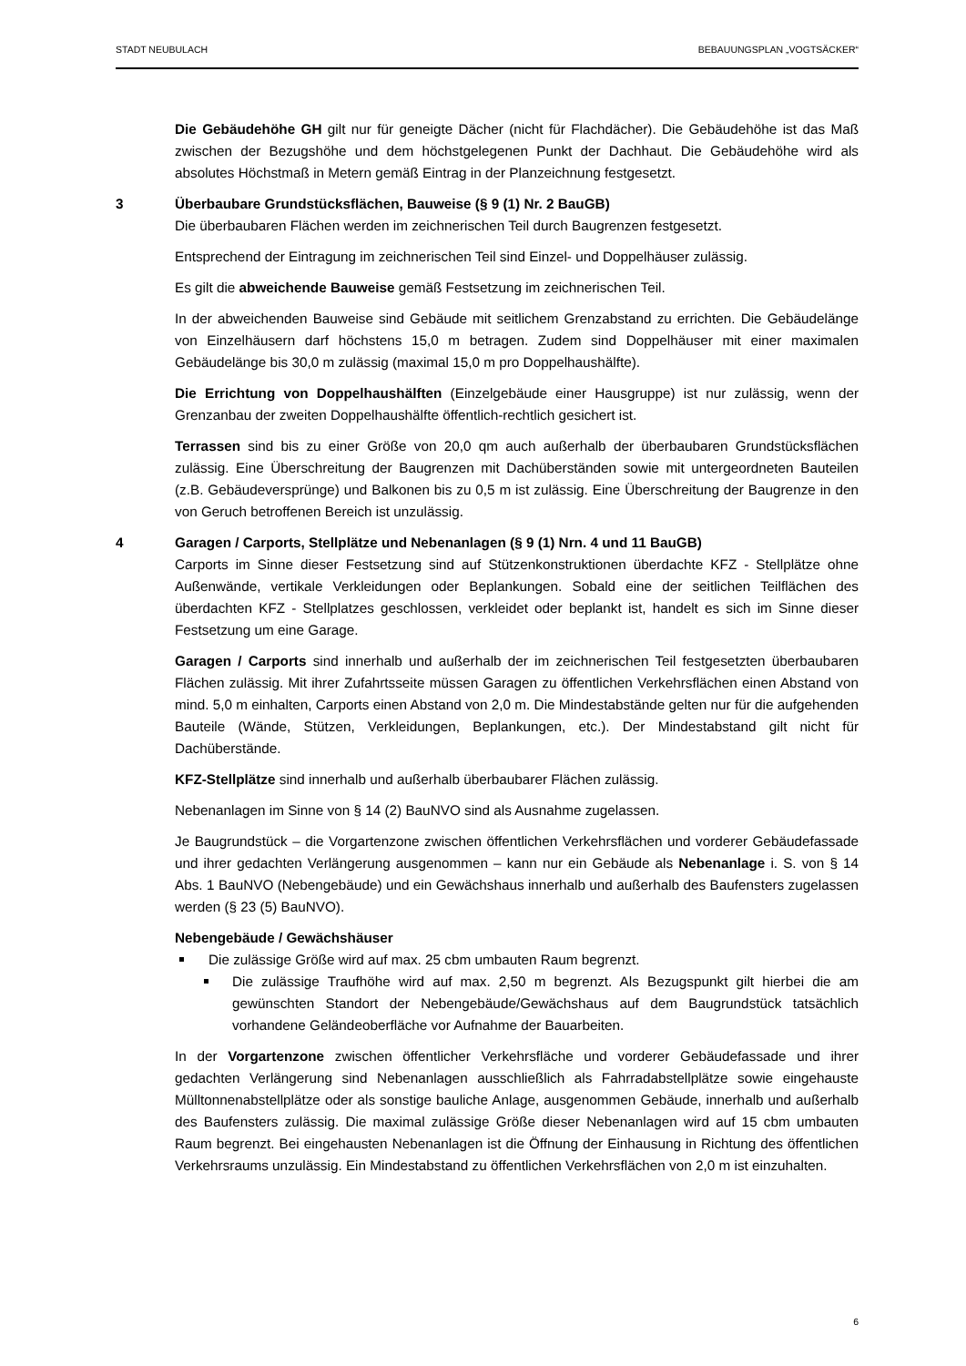STADT NEUBULACH BEBAUUNGSPLAN „VOGTSÄCKER“
Die Gebäudehöhe GH gilt nur für geneigte Dächer (nicht für Flachdächer). Die Gebäudehöhe ist das Maß zwischen der Bezugshöhe und dem höchstgelegenen Punkt der Dachhaut. Die Gebäudehöhe wird als absolutes Höchstmaß in Metern gemäß Eintrag in der Planzeichnung festgesetzt.
3 Überbaubare Grundstücksflächen, Bauweise (§ 9 (1) Nr. 2 BauGB)
Die überbaubaren Flächen werden im zeichnerischen Teil durch Baugrenzen festgesetzt.
Entsprechend der Eintragung im zeichnerischen Teil sind Einzel- und Doppelhäuser zulässig.
Es gilt die abweichende Bauweise gemäß Festsetzung im zeichnerischen Teil.
In der abweichenden Bauweise sind Gebäude mit seitlichem Grenzabstand zu errichten. Die Gebäudelänge von Einzelhäusern darf höchstens 15,0 m betragen. Zudem sind Doppelhäuser mit einer maximalen Gebäudelänge bis 30,0 m zulässig (maximal 15,0 m pro Doppelhaushälfte).
Die Errichtung von Doppelhaushälften (Einzelgebäude einer Hausgruppe) ist nur zulässig, wenn der Grenzanbau der zweiten Doppelhaushälfte öffentlich-rechtlich gesichert ist.
Terrassen sind bis zu einer Größe von 20,0 qm auch außerhalb der überbaubaren Grundstücksflächen zulässig. Eine Überschreitung der Baugrenzen mit Dachüberständen sowie mit untergeordneten Bauteilen (z.B. Gebäudeversprünge) und Balkonen bis zu 0,5 m ist zulässig. Eine Überschreitung der Baugrenze in den von Geruch betroffenen Bereich ist unzulässig.
4 Garagen / Carports, Stellplätze und Nebenanlagen (§ 9 (1) Nrn. 4 und 11 BauGB)
Carports im Sinne dieser Festsetzung sind auf Stützenkonstruktionen überdachte KFZ - Stellplätze ohne Außenwände, vertikale Verkleidungen oder Beplankungen. Sobald eine der seitlichen Teilflächen des überdachten KFZ - Stellplatzes geschlossen, verkleidet oder beplankt ist, handelt es sich im Sinne dieser Festsetzung um eine Garage.
Garagen / Carports sind innerhalb und außerhalb der im zeichnerischen Teil festgesetzten überbaubaren Flächen zulässig. Mit ihrer Zufahrtsseite müssen Garagen zu öffentlichen Verkehrsflächen einen Abstand von mind. 5,0 m einhalten, Carports einen Abstand von 2,0 m. Die Mindestabstände gelten nur für die aufgehenden Bauteile (Wände, Stützen, Verkleidungen, Beplankungen, etc.). Der Mindestabstand gilt nicht für Dachüberstände.
KFZ-Stellplätze sind innerhalb und außerhalb überbaubarer Flächen zulässig.
Nebenanlagen im Sinne von § 14 (2) BauNVO sind als Ausnahme zugelassen.
Je Baugrundstück – die Vorgartenzone zwischen öffentlichen Verkehrsflächen und vorderer Gebäudefassade und ihrer gedachten Verlängerung ausgenommen – kann nur ein Gebäude als Nebenanlage i. S. von § 14 Abs. 1 BauNVO (Nebengebäude) und ein Gewächshaus innerhalb und außerhalb des Baufensters zugelassen werden (§ 23 (5) BauNVO).
Nebengebäude / Gewächshäuser
Die zulässige Größe wird auf max. 25 cbm umbauten Raum begrenzt.
Die zulässige Traufhöhe wird auf max. 2,50 m begrenzt. Als Bezugspunkt gilt hierbei die am gewünschten Standort der Nebengebäude/Gewächshaus auf dem Baugrundstück tatsächlich vorhandene Geländeoberfläche vor Aufnahme der Bauarbeiten.
In der Vorgartenzone zwischen öffentlicher Verkehrsfläche und vorderer Gebäudefassade und ihrer gedachten Verlängerung sind Nebenanlagen ausschließlich als Fahrradabstellplätze sowie eingehauste Mülltonnenabstellplätze oder als sonstige bauliche Anlage, ausgenommen Gebäude, innerhalb und außerhalb des Baufensters zulässig. Die maximal zulässige Größe dieser Nebenanlagen wird auf 15 cbm umbauten Raum begrenzt. Bei eingehausten Nebenanlagen ist die Öffnung der Einhausung in Richtung des öffentlichen Verkehrsraums unzulässig. Ein Mindestabstand zu öffentlichen Verkehrsflächen von 2,0 m ist einzuhalten.
6